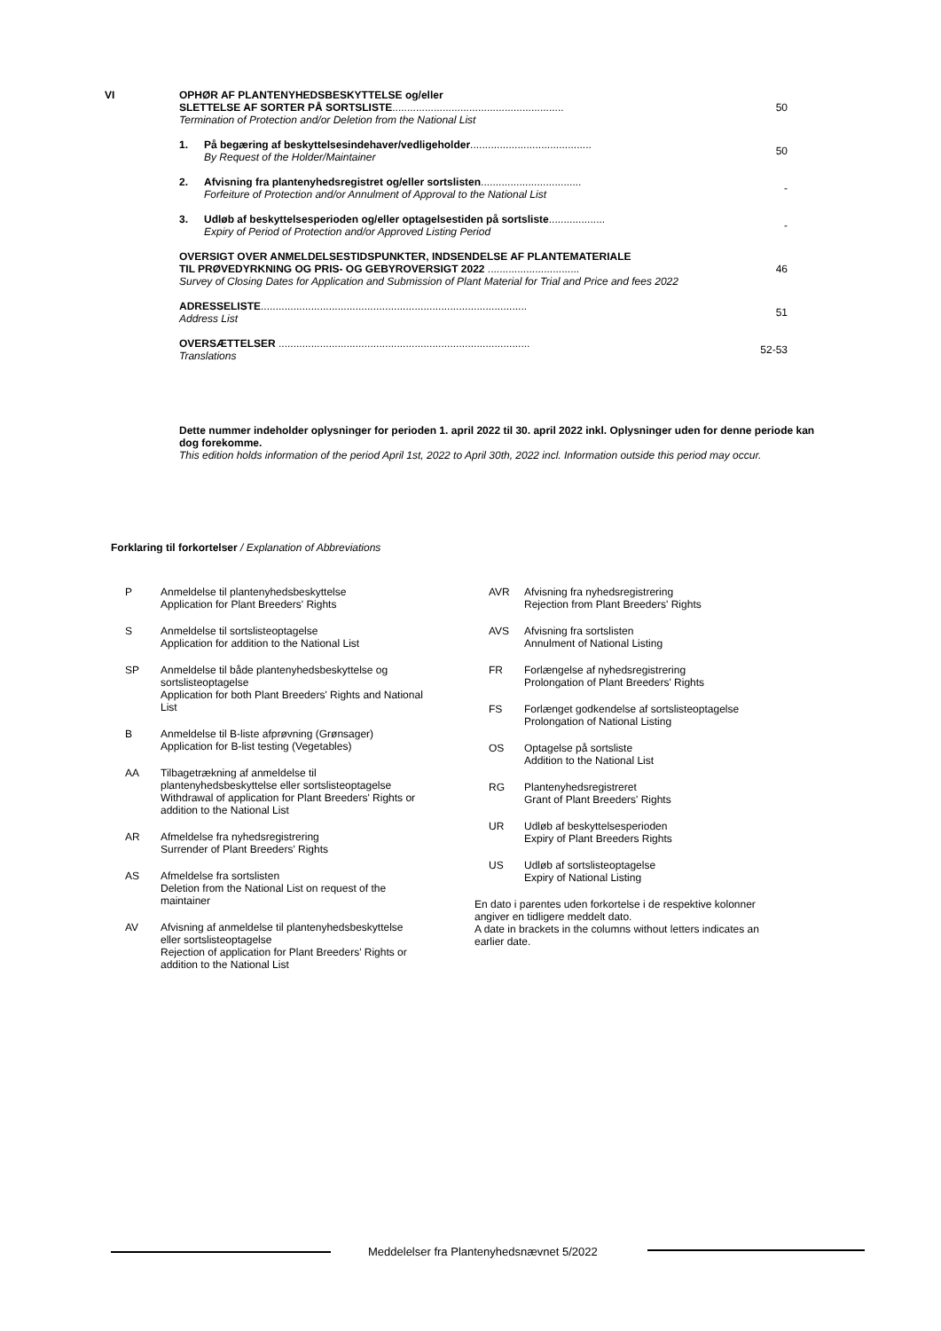VI OPHØR AF PLANTENYHEDSBESKYTTELSE og/eller
SLETTELSE AF SORTER PÅ SORTSLISTE..........................................................
Termination of Protection and/or Deletion from the National List
50
1. På begæring af beskyttelsesindehaver/vedligeholder.........................................
By Request of the Holder/Maintainer
50
2. Afvisning fra plantenyhedsregistret og/eller sortslisten..................................
Forfeiture of Protection and/or Annulment of Approval to the National List
-
3. Udløb af beskyttelsesperioden og/eller optagelsestiden på sortsliste...................
Expiry of Period of Protection and/or Approved Listing Period
-
OVERSIGT OVER ANMELDELSESTIDSPUNKTER, INDSENDELSE AF PLANTEMATERIALE
TIL PRØVEDYRKNING OG PRIS- OG GEBYROVERSIGT 2022 ...............................
Survey of Closing Dates for Application and Submission of Plant Material for Trial and Price and fees 2022
46
ADRESSELISTE..........................................................................................
Address List
51
OVERSÆTTELSER .....................................................................................
Translations
52-53
Dette nummer indeholder oplysninger for perioden 1. april 2022 til 30. april 2022 inkl. Oplysninger uden for denne periode kan dog forekomme.
This edition holds information of the period April 1st, 2022 to April 30th, 2022 incl. Information outside this period may occur.
Forklaring til forkortelser / Explanation of Abbreviations
P Anmeldelse til plantenyhedsbeskyttelse
Application for Plant Breeders' Rights
S Anmeldelse til sortslisteoptagelse
Application for addition to the National List
SP Anmeldelse til både plantenyhedsbeskyttelse og
sortslisteoptagelse
Application for both Plant Breeders' Rights and National
List
B Anmeldelse til B-liste afprøvning (Grønsager)
Application for B-list testing (Vegetables)
AA Tilbagetrækning af anmeldelse til
plantenyhedsbeskyttelse eller sortslisteoptagelse
Withdrawal of application for Plant Breeders' Rights or
addition to the National List
AR Afmeldelse fra nyhedsregistrering
Surrender of Plant Breeders' Rights
AS Afmeldelse fra sortslisten
Deletion from the National List on request of the
maintainer
AV Afvisning af anmeldelse til plantenyhedsbeskyttelse
eller sortslisteoptagelse
Rejection of application for Plant Breeders' Rights or
addition to the National List
AVR Afvisning fra nyhedsregistrering
Rejection from Plant Breeders' Rights
AVS Afvisning fra sortslisten
Annulment of National Listing
FR Forlængelse af nyhedsregistrering
Prolongation of Plant Breeders' Rights
FS Forlænget godkendelse af sortslisteoptagelse
Prolongation of National Listing
OS Optagelse på sortsliste
Addition to the National List
RG Plantenyhedsregistreret
Grant of Plant Breeders' Rights
UR Udløb af beskyttelsesperioden
Expiry of Plant Breeders Rights
US Udløb af sortslisteoptagelse
Expiry of National Listing
En dato i parentes uden forkortelse i de respektive kolonner
angiver en tidligere meddelt dato.
A date in brackets in the columns without letters indicates an
earlier date.
Meddelelser fra Plantenyhedsnævnet 5/2022